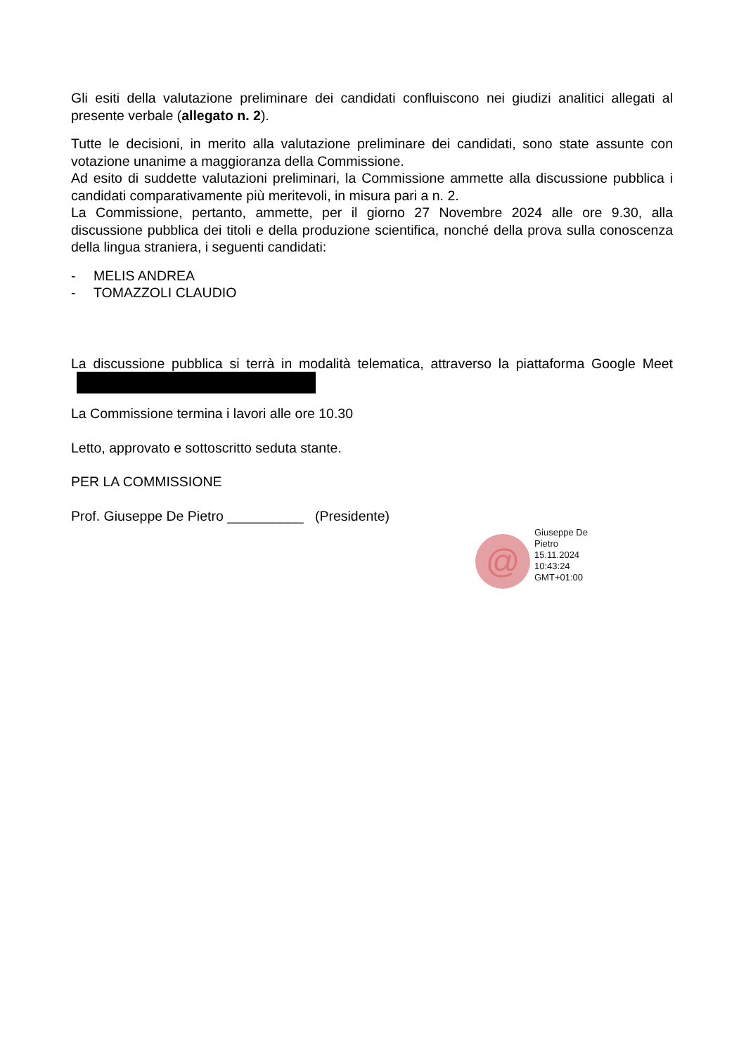Gli esiti della valutazione preliminare dei candidati confluiscono nei giudizi analitici allegati al presente verbale (allegato n. 2).
Tutte le decisioni, in merito alla valutazione preliminare dei candidati, sono state assunte con votazione unanime a maggioranza della Commissione.
Ad esito di suddette valutazioni preliminari, la Commissione ammette alla discussione pubblica i candidati comparativamente più meritevoli, in misura pari a n. 2.
La Commissione, pertanto, ammette, per il giorno 27 Novembre 2024 alle ore 9.30, alla discussione pubblica dei titoli e della produzione scientifica, nonché della prova sulla conoscenza della lingua straniera, i seguenti candidati:
- MELIS ANDREA
- TOMAZZOLI CLAUDIO
La discussione pubblica si terrà in modalità telematica, attraverso la piattaforma Google Meet
La Commissione termina i lavori alle ore 10.30
Letto, approvato e sottoscritto seduta stante.
PER LA COMMISSIONE
Prof. Giuseppe De Pietro __________ (Presidente)
@
Giuseppe De
Pietro
15.11.2024
10:43:24
GMT+01:00